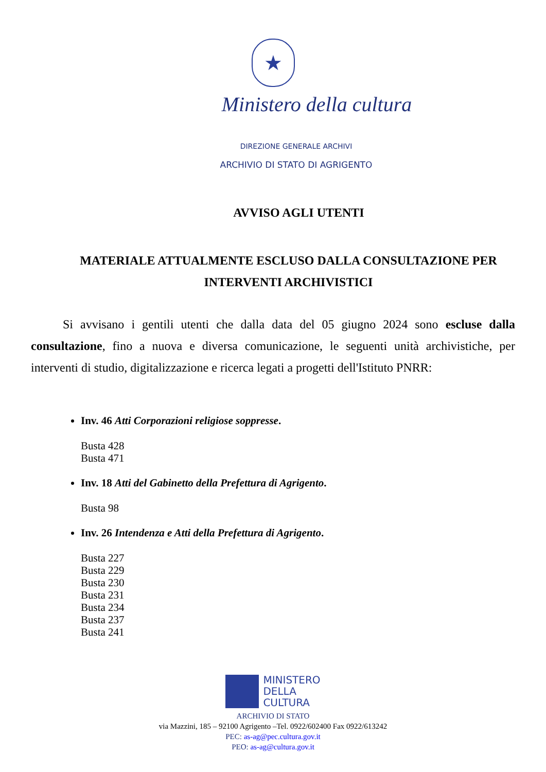★
Ministero della cultura
DIREZIONE GENERALE ARCHIVI
ARCHIVIO DI STATO DI AGRIGENTO
AVVISO AGLI UTENTI
MATERIALE ATTUALMENTE ESCLUSO DALLA CONSULTAZIONE PER INTERVENTI ARCHIVISTICI
Si avvisano i gentili utenti che dalla data del 05 giugno 2024 sono escluse dalla consultazione, fino a nuova e diversa comunicazione, le seguenti unità archivistiche, per interventi di studio, digitalizzazione e ricerca legati a progetti dell'Istituto PNRR:
Inv. 46 Atti Corporazioni religiose soppresse.
Busta 428
Busta 471
Inv. 18 Atti del Gabinetto della Prefettura di Agrigento.
Busta 98
Inv. 26 Intendenza e Atti della Prefettura di Agrigento.
Busta 227
Busta 229
Busta 230
Busta 231
Busta 234
Busta 237
Busta 241
MINISTERO
DELLA
CULTURA
ARCHIVIO DI STATO
via Mazzini, 185 – 92100 Agrigento –Tel. 0922/602400 Fax 0922/613242
PEC: as-ag@pec.cultura.gov.it
PEO: as-ag@cultura.gov.it